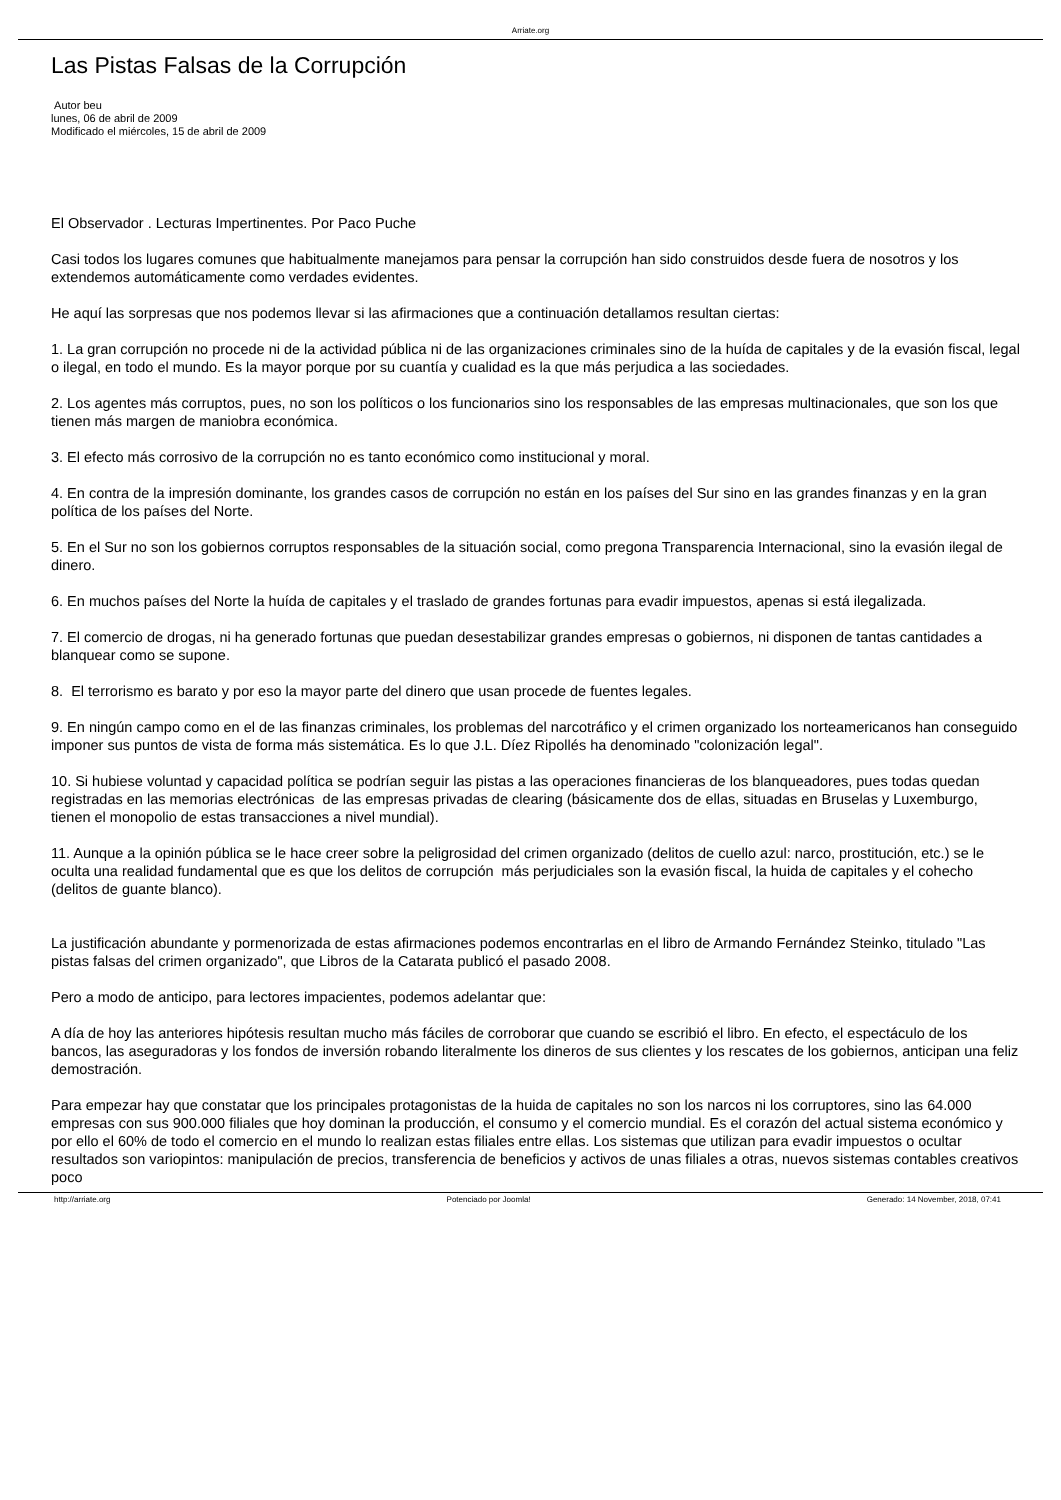Arriate.org
Las Pistas Falsas de la Corrupción
Autor beu
lunes, 06 de abril de 2009
Modificado el miércoles, 15 de abril de 2009
El Observador . Lecturas Impertinentes. Por Paco Puche
Casi todos los lugares comunes que habitualmente manejamos para pensar la corrupción han sido construidos desde fuera de nosotros y los extendemos automáticamente como verdades evidentes.
He aquí las sorpresas que nos podemos llevar si las afirmaciones que a continuación detallamos resultan ciertas:
1. La gran corrupción no procede ni de la actividad pública ni de las organizaciones criminales sino de la huída de capitales y de la evasión fiscal, legal o ilegal, en todo el mundo. Es la mayor porque por su cuantía y cualidad es la que más perjudica a las sociedades.
2. Los agentes más corruptos, pues, no son los políticos o los funcionarios sino los responsables de las empresas multinacionales, que son los que tienen más margen de maniobra económica.
3. El efecto más corrosivo de la corrupción no es tanto económico como institucional y moral.
4. En contra de la impresión dominante, los grandes casos de corrupción no están en los países del Sur sino en las grandes finanzas y en la gran política de los países del Norte.
5. En el Sur no son los gobiernos corruptos responsables de la situación social, como pregona Transparencia Internacional, sino la evasión ilegal de dinero.
6. En muchos países del Norte la huída de capitales y el traslado de grandes fortunas para evadir impuestos, apenas si está ilegalizada.
7. El comercio de drogas, ni ha generado fortunas que puedan desestabilizar grandes empresas o gobiernos, ni disponen de tantas cantidades a blanquear como se supone.
8. El terrorismo es barato y por eso la mayor parte del dinero que usan procede de fuentes legales.
9. En ningún campo como en el de las finanzas criminales, los problemas del narcotráfico y el crimen organizado los norteamericanos han conseguido imponer sus puntos de vista de forma más sistemática. Es lo que J.L. Díez Ripollés ha denominado "colonización legal".
10. Si hubiese voluntad y capacidad política se podrían seguir las pistas a las operaciones financieras de los blanqueadores, pues todas quedan registradas en las memorias electrónicas de las empresas privadas de clearing (básicamente dos de ellas, situadas en Bruselas y Luxemburgo, tienen el monopolio de estas transacciones a nivel mundial).
11. Aunque a la opinión pública se le hace creer sobre la peligrosidad del crimen organizado (delitos de cuello azul: narco, prostitución, etc.) se le oculta una realidad fundamental que es que los delitos de corrupción más perjudiciales son la evasión fiscal, la huida de capitales y el cohecho (delitos de guante blanco).
La justificación abundante y pormenorizada de estas afirmaciones podemos encontrarlas en el libro de Armando Fernández Steinko, titulado "Las pistas falsas del crimen organizado", que Libros de la Catarata publicó el pasado 2008.
Pero a modo de anticipo, para lectores impacientes, podemos adelantar que:
A día de hoy las anteriores hipótesis resultan mucho más fáciles de corroborar que cuando se escribió el libro. En efecto, el espectáculo de los bancos, las aseguradoras y los fondos de inversión robando literalmente los dineros de sus clientes y los rescates de los gobiernos, anticipan una feliz demostración.
Para empezar hay que constatar que los principales protagonistas de la huida de capitales no son los narcos ni los corruptores, sino las 64.000 empresas con sus 900.000 filiales que hoy dominan la producción, el consumo y el comercio mundial. Es el corazón del actual sistema económico y por ello el 60% de todo el comercio en el mundo lo realizan estas filiales entre ellas. Los sistemas que utilizan para evadir impuestos o ocultar resultados son variopintos: manipulación de precios, transferencia de beneficios y activos de unas filiales a otras, nuevos sistemas contables creativos poco
http://arriate.org Potenciado por Joomla! Generado: 14 November, 2018, 07:41